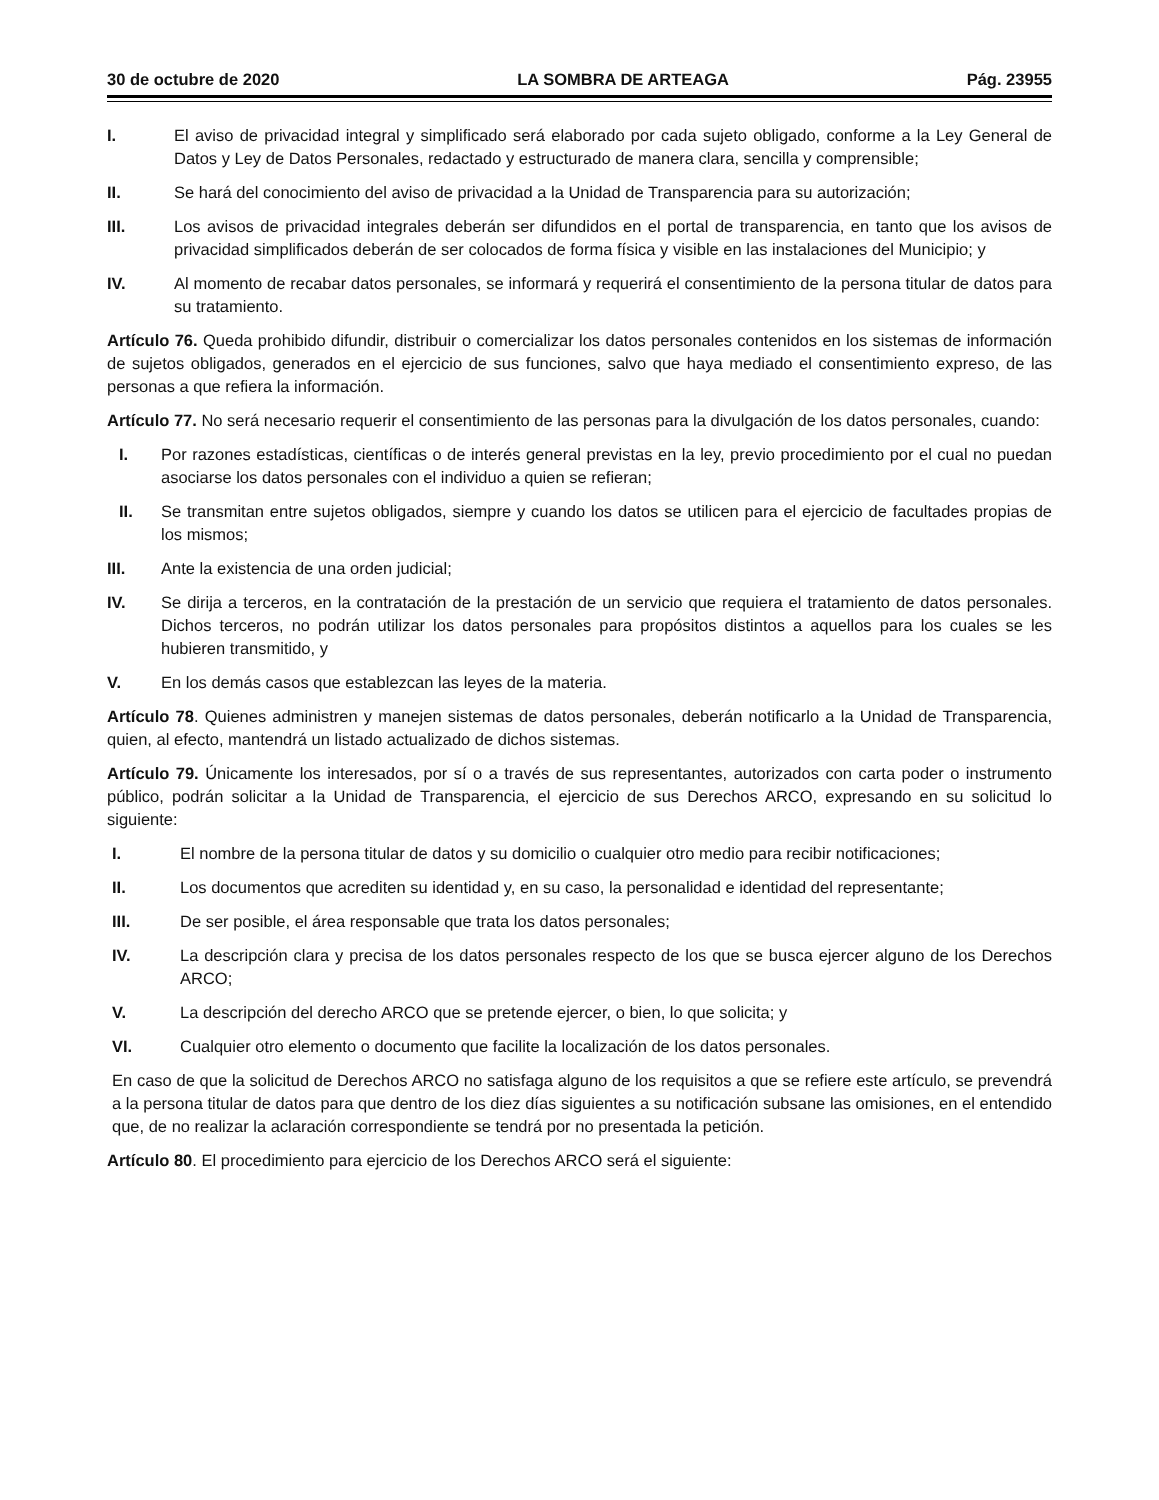30 de octubre de 2020 LA SOMBRA DE ARTEAGA Pág. 23955
I. El aviso de privacidad integral y simplificado será elaborado por cada sujeto obligado, conforme a la Ley General de Datos y Ley de Datos Personales, redactado y estructurado de manera clara, sencilla y comprensible;
II. Se hará del conocimiento del aviso de privacidad a la Unidad de Transparencia para su autorización;
III. Los avisos de privacidad integrales deberán ser difundidos en el portal de transparencia, en tanto que los avisos de privacidad simplificados deberán de ser colocados de forma física y visible en las instalaciones del Municipio; y
IV. Al momento de recabar datos personales, se informará y requerirá el consentimiento de la persona titular de datos para su tratamiento.
Artículo 76. Queda prohibido difundir, distribuir o comercializar los datos personales contenidos en los sistemas de información de sujetos obligados, generados en el ejercicio de sus funciones, salvo que haya mediado el consentimiento expreso, de las personas a que refiera la información.
Artículo 77. No será necesario requerir el consentimiento de las personas para la divulgación de los datos personales, cuando:
I. Por razones estadísticas, científicas o de interés general previstas en la ley, previo procedimiento por el cual no puedan asociarse los datos personales con el individuo a quien se refieran;
II. Se transmitan entre sujetos obligados, siempre y cuando los datos se utilicen para el ejercicio de facultades propias de los mismos;
III. Ante la existencia de una orden judicial;
IV. Se dirija a terceros, en la contratación de la prestación de un servicio que requiera el tratamiento de datos personales. Dichos terceros, no podrán utilizar los datos personales para propósitos distintos a aquellos para los cuales se les hubieren transmitido, y
V. En los demás casos que establezcan las leyes de la materia.
Artículo 78. Quienes administren y manejen sistemas de datos personales, deberán notificarlo a la Unidad de Transparencia, quien, al efecto, mantendrá un listado actualizado de dichos sistemas.
Artículo 79. Únicamente los interesados, por sí o a través de sus representantes, autorizados con carta poder o instrumento público, podrán solicitar a la Unidad de Transparencia, el ejercicio de sus Derechos ARCO, expresando en su solicitud lo siguiente:
I. El nombre de la persona titular de datos y su domicilio o cualquier otro medio para recibir notificaciones;
II. Los documentos que acrediten su identidad y, en su caso, la personalidad e identidad del representante;
III. De ser posible, el área responsable que trata los datos personales;
IV. La descripción clara y precisa de los datos personales respecto de los que se busca ejercer alguno de los Derechos ARCO;
V. La descripción del derecho ARCO que se pretende ejercer, o bien, lo que solicita; y
VI. Cualquier otro elemento o documento que facilite la localización de los datos personales.
En caso de que la solicitud de Derechos ARCO no satisfaga alguno de los requisitos a que se refiere este artículo, se prevendrá a la persona titular de datos para que dentro de los diez días siguientes a su notificación subsane las omisiones, en el entendido que, de no realizar la aclaración correspondiente se tendrá por no presentada la petición.
Artículo 80. El procedimiento para ejercicio de los Derechos ARCO será el siguiente: